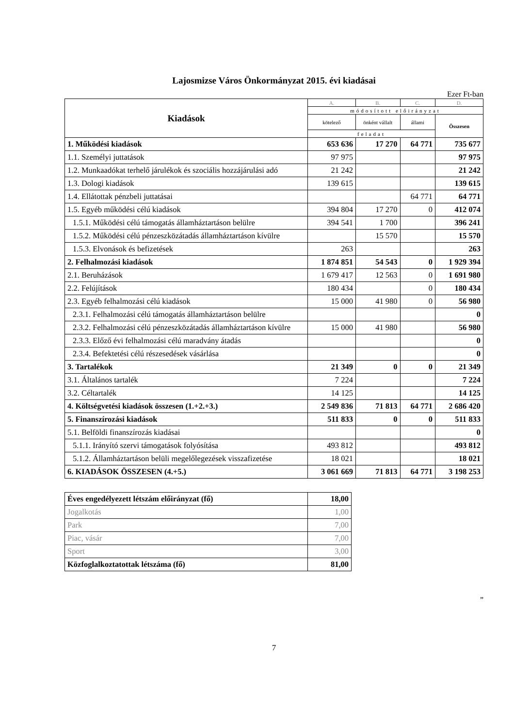Lajosmizse Város Önkormányzat 2015. évi kiadásai
Ezer Ft-ban
| Kiadások | A. | B. | C. | D. |
| --- | --- | --- | --- | --- |
| | módosított előirányzat | | | |
| | kötelező | önként vállalt | állami | Összesen |
| | feladat | | | |
| 1. Működési kiadások | 653 636 | 17 270 | 64 771 | 735 677 |
| 1.1. Személyi juttatások | 97 975 | | | 97 975 |
| 1.2. Munkaadókat terhelő járulékok és szociális hozzájárulási adó | 21 242 | | | 21 242 |
| 1.3. Dologi kiadások | 139 615 | | | 139 615 |
| 1.4. Ellátottak pénzbeli juttatásai | | | 64 771 | 64 771 |
| 1.5. Egyéb működési célú kiadások | 394 804 | 17 270 | 0 | 412 074 |
| 1.5.1. Működési célú támogatás államháztartáson belülre | 394 541 | 1 700 | | 396 241 |
| 1.5.2. Működési célú pénzeszközátadás államháztartáson kívülre | | 15 570 | | 15 570 |
| 1.5.3. Elvonások és befizetések | 263 | | | 263 |
| 2. Felhalmozási kiadások | 1 874 851 | 54 543 | 0 | 1 929 394 |
| 2.1. Beruházások | 1 679 417 | 12 563 | 0 | 1 691 980 |
| 2.2. Felújítások | 180 434 | | 0 | 180 434 |
| 2.3. Egyéb felhalmozási célú kiadások | 15 000 | 41 980 | 0 | 56 980 |
| 2.3.1. Felhalmozási célú támogatás államháztartáson belülre | | | | 0 |
| 2.3.2. Felhalmozási célú pénzeszközátadás államháztartáson kívülre | 15 000 | 41 980 | | 56 980 |
| 2.3.3. Előző évi felhalmozási célú maradvány átadás | | | | 0 |
| 2.3.4. Befektetési célú részesedések vásárlása | | | | 0 |
| 3. Tartalékok | 21 349 | 0 | 0 | 21 349 |
| 3.1. Általános tartalék | 7 224 | | | 7 224 |
| 3.2. Céltartalék | 14 125 | | | 14 125 |
| 4. Költségvetési kiadások összesen (1.+2.+3.) | 2 549 836 | 71 813 | 64 771 | 2 686 420 |
| 5. Finanszírozási kiadások | 511 833 | 0 | 0 | 511 833 |
| 5.1. Belföldi finanszírozás kiadásai | | | | 0 |
| 5.1.1. Irányító szervi támogatások folyósítása | 493 812 | | | 493 812 |
| 5.1.2. Államháztartáson belüli megelőlegezések visszafizetése | 18 021 | | | 18 021 |
| 6. KIADÁSOK ÖSSZESEN (4.+5.) | 3 061 669 | 71 813 | 64 771 | 3 198 253 |
| Éves engedélyezett létszám előirányzat (fő) | 18,00 |
| Jogalkotás | 1,00 |
| Park | 7,00 |
| Piac, vásár | 7,00 |
| Sport | 3,00 |
| Közfoglalkoztatottak létszáma (fő) | 81,00 |
”
7